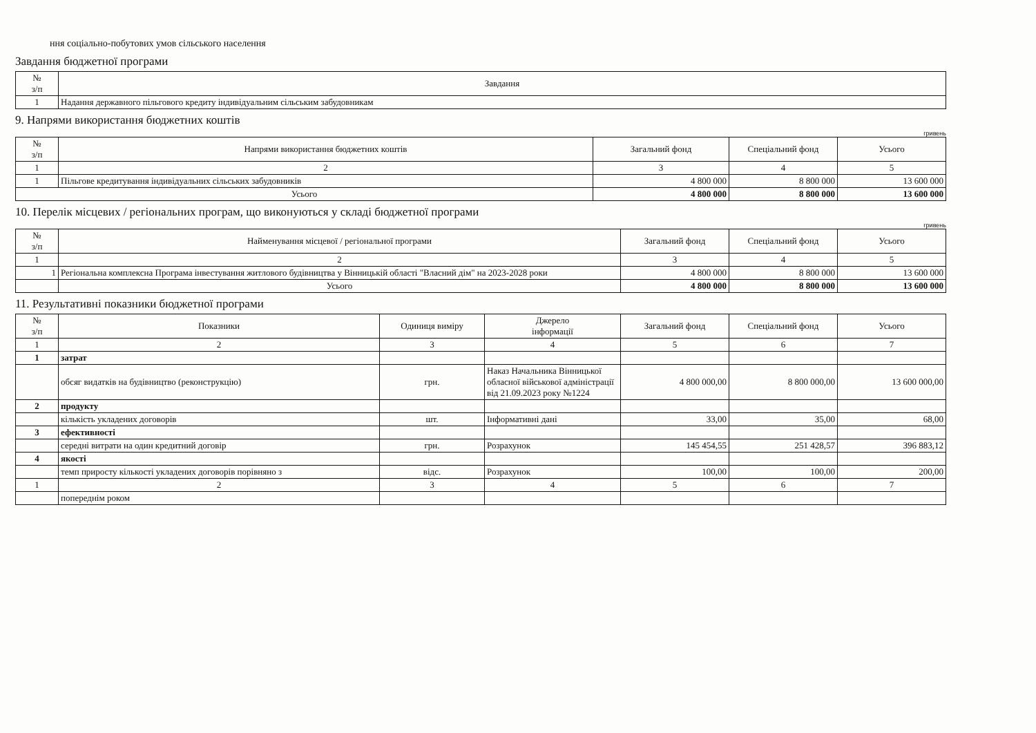ння соціально-побутових умов сільського населення
Завдання бюджетної програми
| № з/п | Завдання |
| --- | --- |
| 1 | Надання державного пільгового кредиту індивідуальним сільським забудовникам |
9. Напрями використання бюджетних коштів
гривень
| № з/п | Напрями використання бюджетних коштів | Загальний фонд | Спеціальний фонд | Усього |
| --- | --- | --- | --- | --- |
| 1 | 2 | 3 | 4 | 5 |
| 1 | Пільгове кредитування індивідуальних сільських забудовників | 4 800 000 | 8 800 000 | 13 600 000 |
| Усього | | 4 800 000 | 8 800 000 | 13 600 000 |
10. Перелік місцевих / регіональних програм, що виконуються у складі бюджетної програми
гривень
| № з/п | Найменування місцевої / регіональної програми | Загальний фонд | Спеціальний фонд | Усього |
| --- | --- | --- | --- | --- |
| 1 | 2 | 3 | 4 | 5 |
| 1 | Регіональна комплексна Програма інвестування житлового будівництва у Вінницькій області "Власний дім" на 2023-2028 роки | 4 800 000 | 8 800 000 | 13 600 000 |
| | Усього | 4 800 000 | 8 800 000 | 13 600 000 |
11. Результативні показники бюджетної програми
| № з/п | Показники | Одиниця виміру | Джерело інформації | Загальний фонд | Спеціальний фонд | Усього |
| --- | --- | --- | --- | --- | --- | --- |
| 1 | 2 | 3 | 4 | 5 | 6 | 7 |
| 1 | затрат | | | | | |
| | обсяг видатків на будівництво (реконструкцію) | грн. | Наказ Начальника Вінницької обласної військової адміністрації від 21.09.2023 року №1224 | 4 800 000,00 | 8 800 000,00 | 13 600 000,00 |
| 2 | продукту | | | | | |
| | кількість укладених договорів | шт. | Інформативні дані | 33,00 | 35,00 | 68,00 |
| 3 | ефективності | | | | | |
| | середні витрати на один кредитний договір | грн. | Розрахунок | 145 454,55 | 251 428,57 | 396 883,12 |
| 4 | якості | | | | | |
| | темп приросту кількості укладених договорів порівняно з | відс. | Розрахунок | 100,00 | 100,00 | 200,00 |
| 1 | 2 | 3 | 4 | 5 | 6 | 7 |
| | попереднім роком | | | | | |